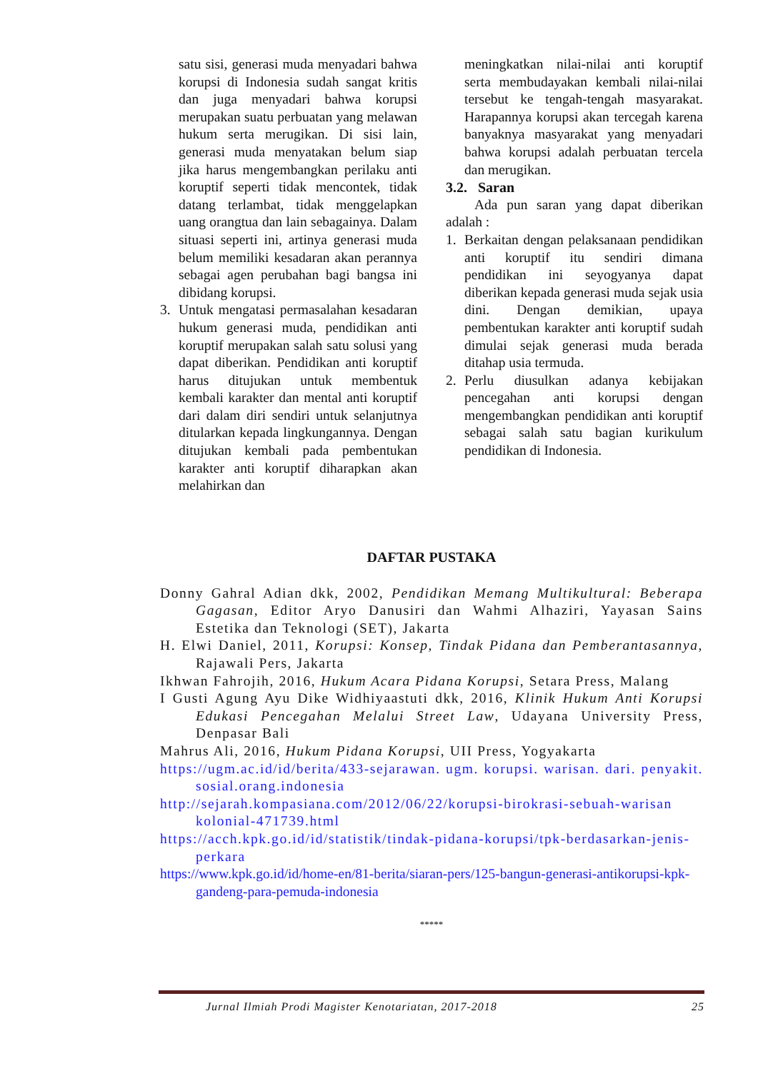satu sisi, generasi muda menyadari bahwa korupsi di Indonesia sudah sangat kritis dan juga menyadari bahwa korupsi merupakan suatu perbuatan yang melawan hukum serta merugikan. Di sisi lain, generasi muda menyatakan belum siap jika harus mengembangkan perilaku anti koruptif seperti tidak mencontek, tidak datang terlambat, tidak menggelapkan uang orangtua dan lain sebagainya. Dalam situasi seperti ini, artinya generasi muda belum memiliki kesadaran akan perannya sebagai agen perubahan bagi bangsa ini dibidang korupsi.
3. Untuk mengatasi permasalahan kesadaran hukum generasi muda, pendidikan anti koruptif merupakan salah satu solusi yang dapat diberikan. Pendidikan anti koruptif harus ditujukan untuk membentuk kembali karakter dan mental anti koruptif dari dalam diri sendiri untuk selanjutnya ditularkan kepada lingkungannya. Dengan ditujukan kembali pada pembentukan karakter anti koruptif diharapkan akan melahirkan dan
meningkatkan nilai-nilai anti koruptif serta membudayakan kembali nilai-nilai tersebut ke tengah-tengah masyarakat. Harapannya korupsi akan tercegah karena banyaknya masyarakat yang menyadari bahwa korupsi adalah perbuatan tercela dan merugikan.
3.2. Saran
Ada pun saran yang dapat diberikan adalah :
1. Berkaitan dengan pelaksanaan pendidikan anti koruptif itu sendiri dimana pendidikan ini seyogyanya dapat diberikan kepada generasi muda sejak usia dini. Dengan demikian, upaya pembentukan karakter anti koruptif sudah dimulai sejak generasi muda berada ditahap usia termuda.
2. Perlu diusulkan adanya kebijakan pencegahan anti korupsi dengan mengembangkan pendidikan anti koruptif sebagai salah satu bagian kurikulum pendidikan di Indonesia.
DAFTAR PUSTAKA
Donny Gahral Adian dkk, 2002, Pendidikan Memang Multikultural: Beberapa Gagasan, Editor Aryo Danusiri dan Wahmi Alhaziri, Yayasan Sains Estetika dan Teknologi (SET), Jakarta
H. Elwi Daniel, 2011, Korupsi: Konsep, Tindak Pidana dan Pemberantasannya, Rajawali Pers, Jakarta
Ikhwan Fahrojih, 2016, Hukum Acara Pidana Korupsi, Setara Press, Malang
I Gusti Agung Ayu Dike Widhiyaastuti dkk, 2016, Klinik Hukum Anti Korupsi Edukasi Pencegahan Melalui Street Law, Udayana University Press, Denpasar Bali
Mahrus Ali, 2016, Hukum Pidana Korupsi, UII Press, Yogyakarta
https://ugm.ac.id/id/berita/433-sejarawan. ugm. korupsi. warisan. dari. penyakit. sosial.orang.indonesia
http://sejarah.kompasiana.com/2012/06/22/korupsi-birokrasi-sebuah-warisan kolonial-471739.html
https://acch.kpk.go.id/id/statistik/tindak-pidana-korupsi/tpk-berdasarkan-jenis-perkara
https://www.kpk.go.id/id/home-en/81-berita/siaran-pers/125-bangun-generasi-antikorupsi-kpk-gandeng-para-pemuda-indonesia
*****
Jurnal Ilmiah Prodi Magister Kenotariatan, 2017-2018 25